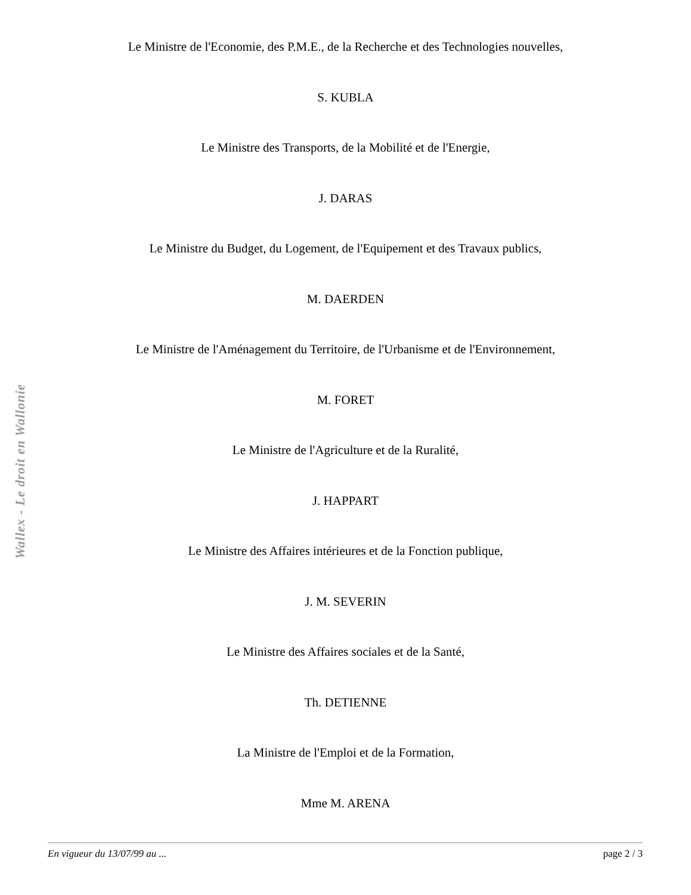Wallex - Le droit en Wallonie
Le Ministre de l'Economie, des P.M.E., de la Recherche et des Technologies nouvelles,
S. KUBLA
Le Ministre des Transports, de la Mobilité et de l'Energie,
J. DARAS
Le Ministre du Budget, du Logement, de l'Equipement et des Travaux publics,
M. DAERDEN
Le Ministre de l'Aménagement du Territoire, de l'Urbanisme et de l'Environnement,
M. FORET
Le Ministre de l'Agriculture et de la Ruralité,
J. HAPPART
Le Ministre des Affaires intérieures et de la Fonction publique,
J. M. SEVERIN
Le Ministre des Affaires sociales et de la Santé,
Th. DETIENNE
La Ministre de l'Emploi et de la Formation,
Mme M. ARENA
En vigueur du 13/07/99 au ... page 2 / 3